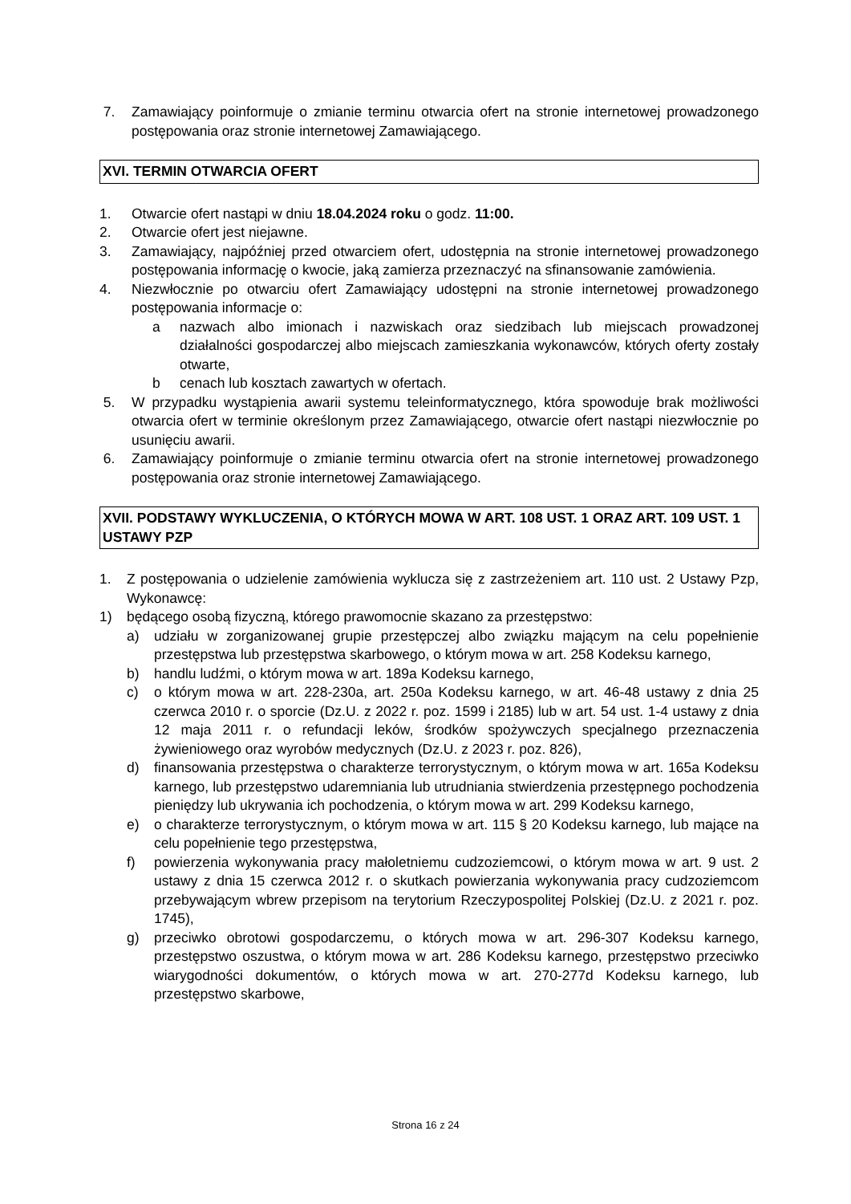7. Zamawiający poinformuje o zmianie terminu otwarcia ofert na stronie internetowej prowadzonego postępowania oraz stronie internetowej Zamawiającego.
XVI. TERMIN OTWARCIA OFERT
1. Otwarcie ofert nastąpi w dniu 18.04.2024 roku o godz. 11:00.
2. Otwarcie ofert jest niejawne.
3. Zamawiający, najpóźniej przed otwarciem ofert, udostępnia na stronie internetowej prowadzonego postępowania informację o kwocie, jaką zamierza przeznaczyć na sfinansowanie zamówienia.
4. Niezwłocznie po otwarciu ofert Zamawiający udostępni na stronie internetowej prowadzonego postępowania informacje o:
a nazwach albo imionach i nazwiskach oraz siedzibach lub miejscach prowadzonej działalności gospodarczej albo miejscach zamieszkania wykonawców, których oferty zostały otwarte,
b cenach lub kosztach zawartych w ofertach.
5. W przypadku wystąpienia awarii systemu teleinformatycznego, która spowoduje brak możliwości otwarcia ofert w terminie określonym przez Zamawiającego, otwarcie ofert nastąpi niezwłocznie po usunięciu awarii.
6. Zamawiający poinformuje o zmianie terminu otwarcia ofert na stronie internetowej prowadzonego postępowania oraz stronie internetowej Zamawiającego.
XVII. PODSTAWY WYKLUCZENIA, O KTÓRYCH MOWA W ART. 108 UST. 1 ORAZ ART. 109 UST. 1 USTAWY PZP
1. Z postępowania o udzielenie zamówienia wyklucza się z zastrzeżeniem art. 110 ust. 2 Ustawy Pzp, Wykonawcę:
1) będącego osobą fizyczną, którego prawomocnie skazano za przestępstwo:
a) udziału w zorganizowanej grupie przestępczej albo związku mającym na celu popełnienie przestępstwa lub przestępstwa skarbowego, o którym mowa w art. 258 Kodeksu karnego,
b) handlu ludźmi, o którym mowa w art. 189a Kodeksu karnego,
c) o którym mowa w art. 228-230a, art. 250a Kodeksu karnego, w art. 46-48 ustawy z dnia 25 czerwca 2010 r. o sporcie (Dz.U. z 2022 r. poz. 1599 i 2185) lub w art. 54 ust. 1-4 ustawy z dnia 12 maja 2011 r. o refundacji leków, środków spożywczych specjalnego przeznaczenia żywieniowego oraz wyrobów medycznych (Dz.U. z 2023 r. poz. 826),
d) finansowania przestępstwa o charakterze terrorystycznym, o którym mowa w art. 165a Kodeksu karnego, lub przestępstwo udaremniania lub utrudniania stwierdzenia przestępnego pochodzenia pieniędzy lub ukrywania ich pochodzenia, o którym mowa w art. 299 Kodeksu karnego,
e) o charakterze terrorystycznym, o którym mowa w art. 115 § 20 Kodeksu karnego, lub mające na celu popełnienie tego przestępstwa,
f) powierzenia wykonywania pracy małoletniemu cudzoziemcowi, o którym mowa w art. 9 ust. 2 ustawy z dnia 15 czerwca 2012 r. o skutkach powierzania wykonywania pracy cudzoziemcom przebywającym wbrew przepisom na terytorium Rzeczypospolitej Polskiej (Dz.U. z 2021 r. poz. 1745),
g) przeciwko obrotowi gospodarczemu, o których mowa w art. 296-307 Kodeksu karnego, przestępstwo oszustwa, o którym mowa w art. 286 Kodeksu karnego, przestępstwo przeciwko wiarygodności dokumentów, o których mowa w art. 270-277d Kodeksu karnego, lub przestępstwo skarbowe,
Strona 16 z 24